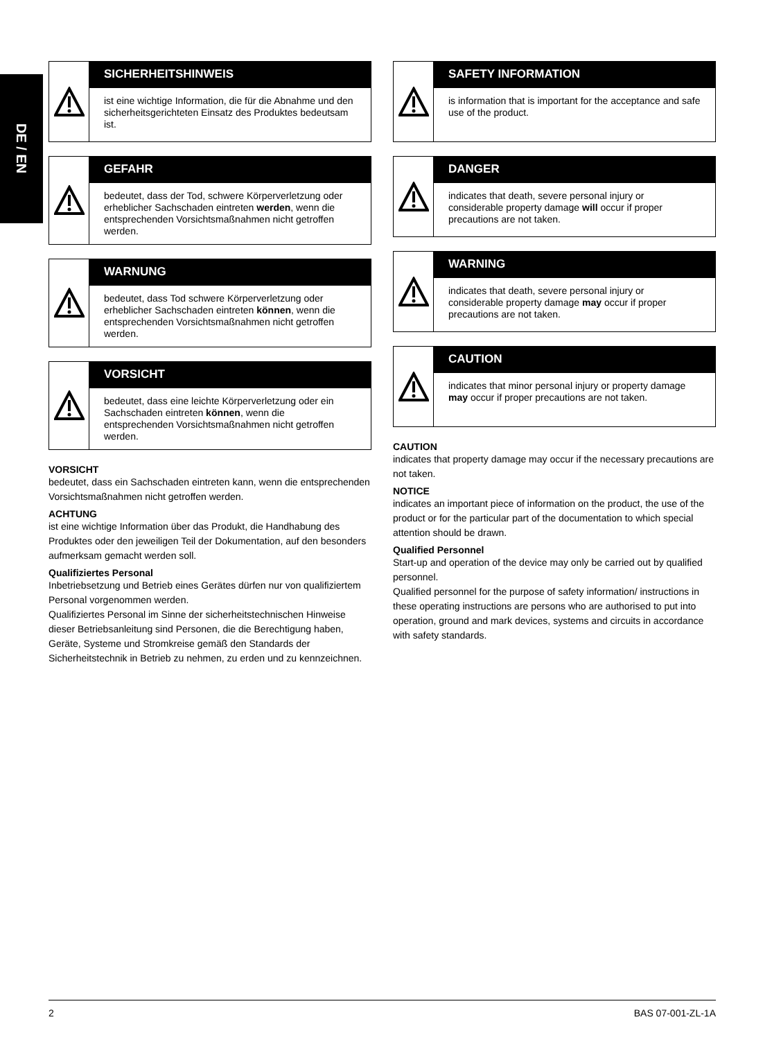DE / EN
SICHERHEITSHINWEIS
ist eine wichtige Information, die für die Abnahme und den sicherheitsgerichteten Einsatz des Produktes bedeutsam ist.
GEFAHR
bedeutet, dass der Tod, schwere Körperverletzung oder erheblicher Sachschaden eintreten werden, wenn die entsprechenden Vorsichtsmaßnahmen nicht getroffen werden.
WARNUNG
bedeutet, dass Tod schwere Körperverletzung oder erheblicher Sachschaden eintreten können, wenn die entsprechenden Vorsichtsmaßnahmen nicht getroffen werden.
VORSICHT
bedeutet, dass eine leichte Körperverletzung oder ein Sachschaden eintreten können, wenn die entsprechenden Vorsichtsmaßnahmen nicht getroffen werden.
VORSICHT
bedeutet, dass ein Sachschaden eintreten kann, wenn die entsprechenden Vorsichtsmaßnahmen nicht getroffen werden.
ACHTUNG
ist eine wichtige Information über das Produkt, die Handhabung des Produktes oder den jeweiligen Teil der Dokumentation, auf den besonders aufmerksam gemacht werden soll.
Qualifiziertes Personal
Inbetriebsetzung und Betrieb eines Gerätes dürfen nur von qualifiziertem Personal vorgenommen werden.
Qualifiziertes Personal im Sinne der sicherheitstechnischen Hinweise dieser Betriebsanleitung sind Personen, die die Berechtigung haben, Geräte, Systeme und Stromkreise gemäß den Standards der Sicherheitstechnik in Betrieb zu nehmen, zu erden und zu kennzeichnen.
SAFETY INFORMATION
is information that is important for the acceptance and safe use of the product.
DANGER
indicates that death, severe personal injury or considerable property damage will occur if proper precautions are not taken.
WARNING
indicates that death, severe personal injury or considerable property damage may occur if proper precautions are not taken.
CAUTION
indicates that minor personal injury or property damage may occur if proper precautions are not taken.
CAUTION
indicates that property damage may occur if the necessary precautions are not taken.
NOTICE
indicates an important piece of information on the product, the use of the product or for the particular part of the documentation to which special attention should be drawn.
Qualified Personnel
Start-up and operation of the device may only be carried out by qualified personnel.
Qualified personnel for the purpose of safety information/ instructions in these operating instructions are persons who are authorised to put into operation, ground and mark devices, systems and circuits in accordance with safety standards.
2 BAS 07-001-ZL-1A